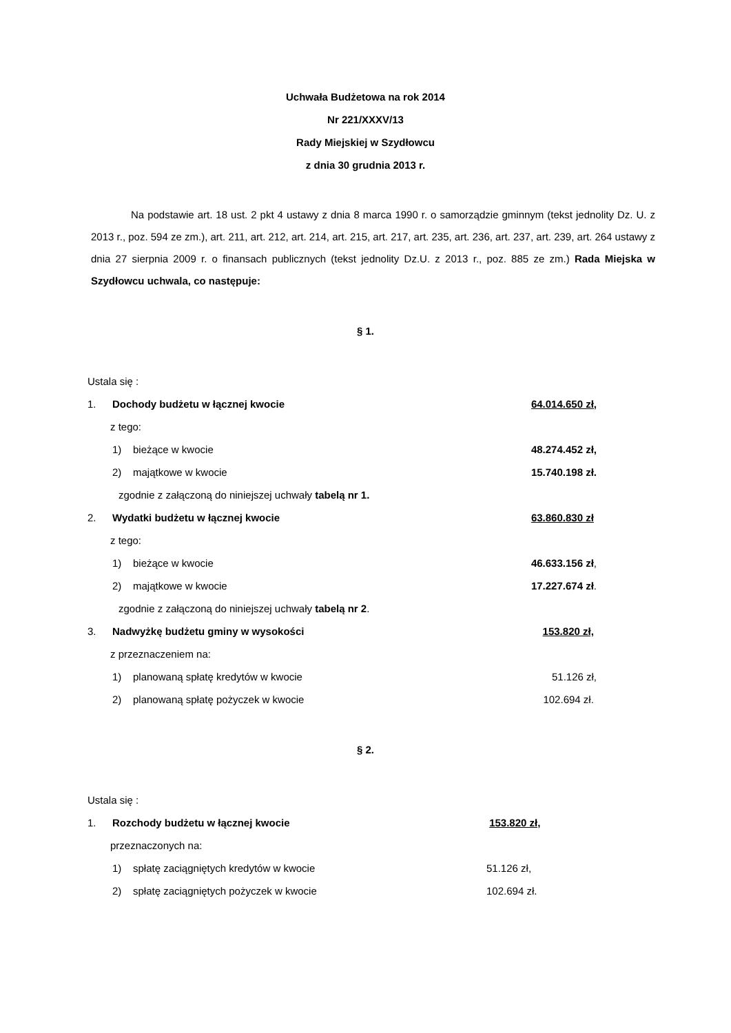Uchwała Budżetowa na rok 2014
Nr 221/XXXV/13
Rady Miejskiej w Szydłowcu
z dnia 30 grudnia 2013 r.
Na podstawie art. 18 ust. 2 pkt 4 ustawy z dnia 8 marca 1990 r. o samorządzie gminnym (tekst jednolity Dz. U. z 2013 r., poz. 594 ze zm.), art. 211, art. 212, art. 214, art. 215, art. 217, art. 235, art. 236, art. 237, art. 239, art. 264 ustawy z dnia 27 sierpnia 2009 r. o finansach publicznych (tekst jednolity Dz.U. z 2013 r., poz. 885 ze zm.) Rada Miejska w Szydłowcu uchwala, co następuje:
§ 1.
Ustala się :
1. Dochody budżetu w łącznej kwocie 64.014.650 zł,
z tego:
1) bieżące w kwocie 48.274.452 zł,
2) majątkowe w kwocie 15.740.198 zł.
zgodnie z załączoną do niniejszej uchwały tabelą nr 1.
2. Wydatki budżetu w łącznej kwocie 63.860.830 zł
z tego:
1) bieżące w kwocie 46.633.156 zł,
2) majątkowe w kwocie 17.227.674 zł.
zgodnie z załączoną do niniejszej uchwały tabelą nr 2.
3. Nadwyżkę budżetu gminy w wysokości 153.820 zł,
z przeznaczeniem na:
1) planowaną spłatę kredytów w kwocie 51.126 zł,
2) planowaną spłatę pożyczek w kwocie 102.694 zł.
§ 2.
Ustala się :
1. Rozchody budżetu w łącznej kwocie 153.820 zł,
przeznaczonych na:
1) spłatę zaciągniętych kredytów w kwocie 51.126 zł,
2) spłatę zaciągniętych pożyczek w kwocie 102.694 zł.